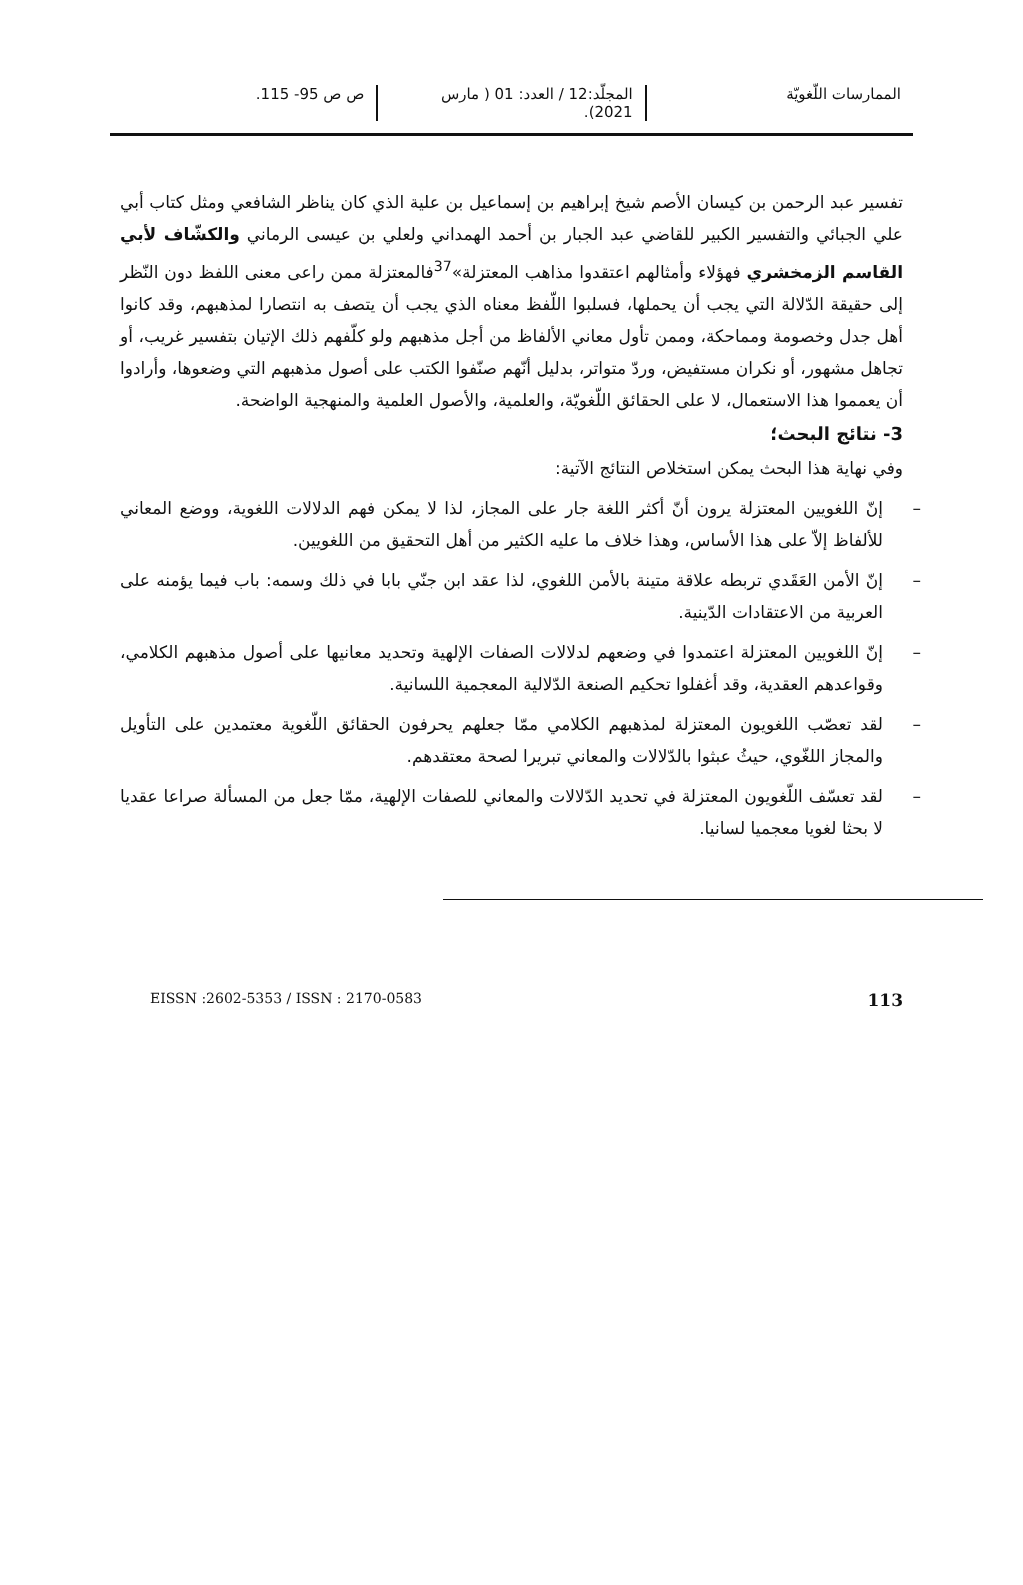الممارسات اللّغويّة المجلّد:12 / العدد: 01 ( مارس 2021).
ص ص 95- 115.
تفسير عبد الرحمن بن كيسان الأصم شيخ إبراهيم بن إسماعيل بن علية الذي كان يناظر الشافعي ومثل كتاب أبي علي الجبائي والتفسير الكبير للقاضي عبد الجبار بن أحمد الهمداني ولعلي بن عيسى الرماني والكشّاف لأبي القاسم الزمخشري فهؤلاء وأمثالهم اعتقدوا مذاهب المعتزلة»<sup>37</sup>فالمعتزلة ممن راعى معنى اللفظ دون النّظر إلى حقيقة الدّلالة التي يجب أن يحملها، فسلبوا اللّفظ معناه الذي يجب أن يتصف به انتصارا لمذهبهم، وقد كانوا أهل جدل وخصومة ومماحكة، وممن تأول معاني الألفاظ من أجل مذهبهم ولو كلّفهم ذلك الإتيان بتفسير غريب، أو تجاهل مشهور، أو نكران مستفيض، وردّ متواتر، بدليل أنّهم صنّفوا الكتب على أصول مذهبهم التي وضعوها، وأرادوا أن يعمموا هذا الاستعمال، لا على الحقائق اللّغويّة، والعلمية، والأصول العلمية والمنهجية الواضحة.
3- نتائج البحث؛
وفي نهاية هذا البحث يمكن استخلاص النتائج الآتية:
– إنّ اللغويين المعتزلة يرون أنّ أكثر اللغة جار على المجاز، لذا لا يمكن فهم الدلالات اللغوية، ووضع المعاني للألفاظ إلاّ على هذا الأساس، وهذا خلاف ما عليه الكثير من أهل التحقيق من اللغويين.
– إنّ الأمن العَقَدي تربطه علاقة متينة بالأمن اللغوي، لذا عقد ابن جنّي بابا في ذلك وسمه: باب فيما يؤمنه على العربية من الاعتقادات الدّينية.
– إنّ اللغويين المعتزلة اعتمدوا في وضعهم لدلالات الصفات الإلهية وتحديد معانيها على أصول مذهبهم الكلامي، وقواعدهم العقدية، وقد أغفلوا تحكيم الصنعة الدّلالية المعجمية اللسانية.
– لقد تعصّب اللغويون المعتزلة لمذهبهم الكلامي ممّا جعلهم يحرفون الحقائق اللّغوية معتمدين على التأويل والمجاز اللغّوي، حيثُ عبثوا بالدّلالات والمعاني تبريرا لصحة معتقدهم.
– لقد تعسّف اللّغويون المعتزلة في تحديد الدّلالات والمعاني للصفات الإلهية، ممّا جعل من المسألة صراعا عقديا لا بحثا لغويا معجميا لسانيا.
EISSN :2602-5353 / ISSN : 2170-0583 113